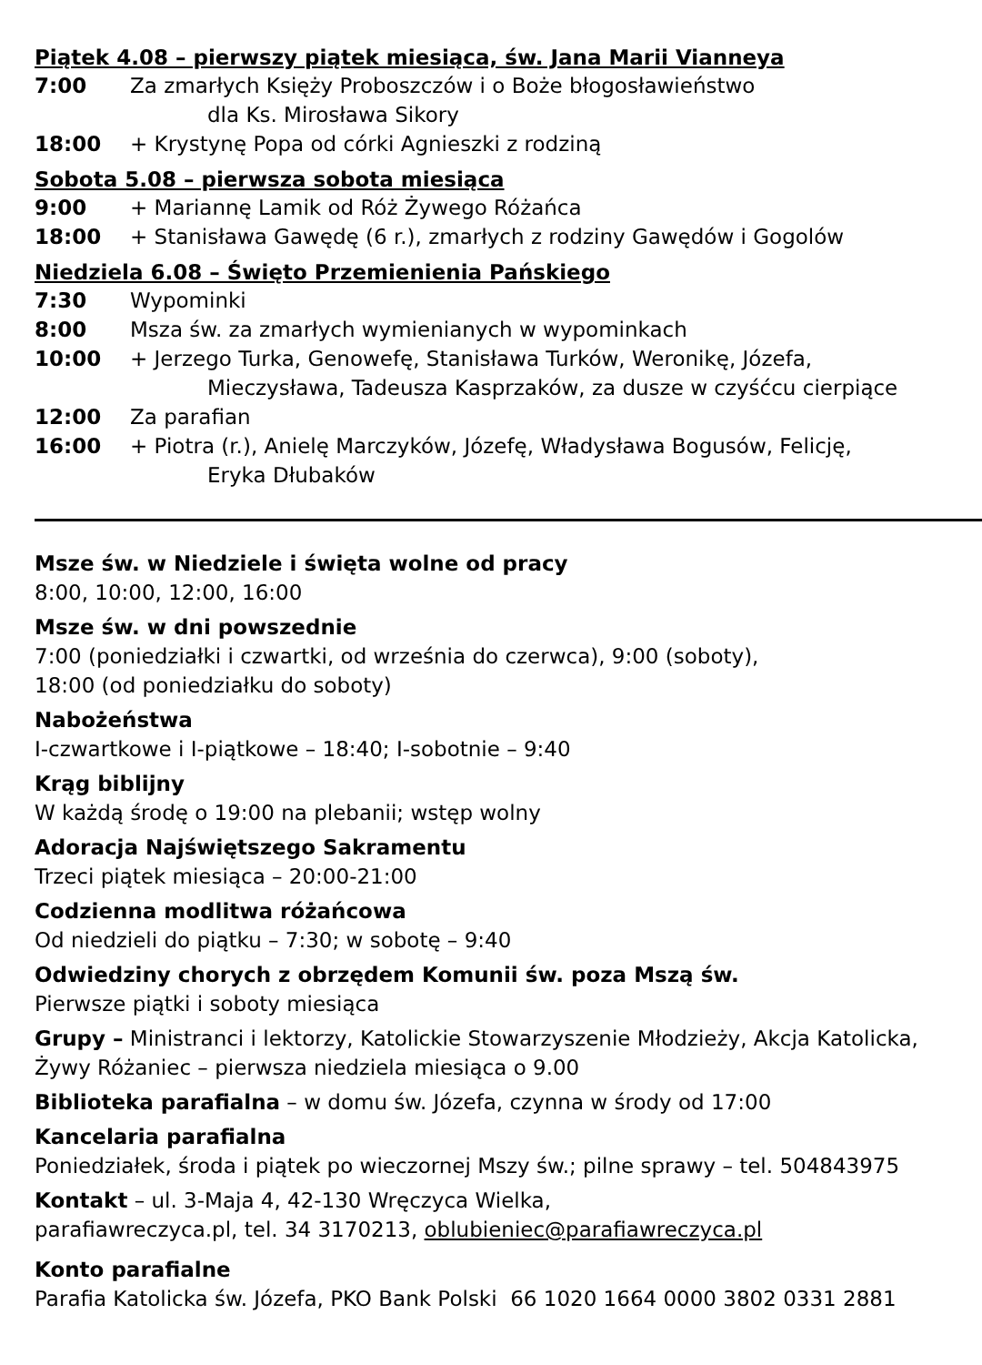Piątek 4.08 – pierwszy piątek miesiąca, św. Jana Marii Vianneya
7:00 Za zmarłych Księży Proboszczów i o Boże błogosławieństwo
dla Ks. Mirosława Sikory
18:00 + Krystynę Popa od córki Agnieszki z rodziną
Sobota 5.08 – pierwsza sobota miesiąca
9:00 + Mariannę Lamik od Róż Żywego Różańca
18:00 + Stanisława Gawędę (6 r.), zmarłych z rodziny Gawędów i Gogolów
Niedziela 6.08 – Święto Przemienienia Pańskiego
7:30 Wypominki
8:00 Msza św. za zmarłych wymienianych w wypominkach
10:00 + Jerzego Turka, Genowefę, Stanisława Turków, Weronikę, Józefa,
Mieczysława, Tadeusza Kasprzaków, za dusze w czyśćcu cierpiące
12:00 Za parafian
16:00 + Piotra (r.), Anielę Marczyków, Józefę, Władysława Bogusów, Felicję,
Eryka Dłubaków
Msze św. w Niedziele i święta wolne od pracy
8:00, 10:00, 12:00, 16:00
Msze św. w dni powszednie
7:00 (poniedziałki i czwartki, od września do czerwca), 9:00 (soboty),
18:00 (od poniedziałku do soboty)
Nabożeństwa
I-czwartkowe i I-piątkowe – 18:40; I-sobotnie – 9:40
Krąg biblijny
W każdą środę o 19:00 na plebanii; wstęp wolny
Adoracja Najświętszego Sakramentu
Trzeci piątek miesiąca – 20:00-21:00
Codzienna modlitwa różańcowa
Od niedzieli do piątku – 7:30; w sobotę – 9:40
Odwiedziny chorych z obrzędem Komunii św. poza Mszą św.
Pierwsze piątki i soboty miesiąca
Grupy – Ministranci i lektorzy, Katolickie Stowarzyszenie Młodzieży, Akcja Katolicka,
Żywy Różaniec – pierwsza niedziela miesiąca o 9.00
Biblioteka parafialna – w domu św. Józefa, czynna w środy od 17:00
Kancelaria parafialna
Poniedziałek, środa i piątek po wieczornej Mszy św.; pilne sprawy – tel. 504843975
Kontakt – ul. 3-Maja 4, 42-130 Wręczyca Wielka,
parafiawreczyca.pl, tel. 34 3170213, oblubieniec@parafiawreczyca.pl
Konto parafialne
Parafia Katolicka św. Józefa, PKO Bank Polski 66 1020 1664 0000 3802 0331 2881